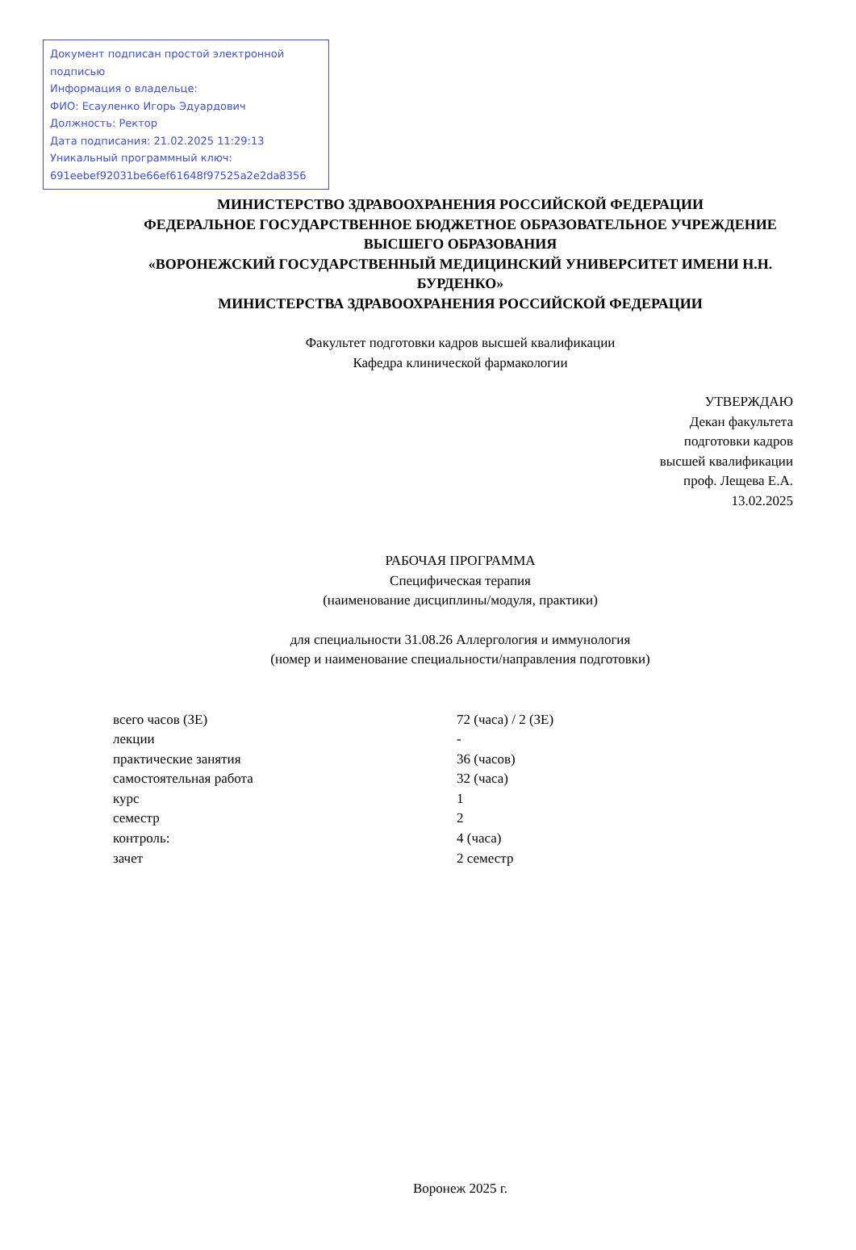Документ подписан простой электронной подписью
Информация о владельце:
ФИО: Есауленко Игорь Эдуардович
Должность: Ректор
Дата подписания: 21.02.2025 11:29:13
Уникальный программный ключ:
691eebef92031be66ef61648f97525a2e2da8356
МИНИСТЕРСТВО ЗДРАВООХРАНЕНИЯ РОССИЙСКОЙ ФЕДЕРАЦИИ
ФЕДЕРАЛЬНОЕ ГОСУДАРСТВЕННОЕ БЮДЖЕТНОЕ ОБРАЗОВАТЕЛЬНОЕ УЧРЕЖДЕНИЕ ВЫСШЕГО ОБРАЗОВАНИЯ
«ВОРОНЕЖСКИЙ ГОСУДАРСТВЕННЫЙ МЕДИЦИНСКИЙ УНИВЕРСИТЕТ ИМЕНИ Н.Н. БУРДЕНКО»
МИНИСТЕРСТВА ЗДРАВООХРАНЕНИЯ РОССИЙСКОЙ ФЕДЕРАЦИИ
Факультет подготовки кадров высшей квалификации
Кафедра клинической фармакологии
УТВЕРЖДАЮ
Декан факультета
подготовки кадров
высшей квалификации
проф. Лещева Е.А.
13.02.2025
РАБОЧАЯ ПРОГРАММА
Специфическая терапия
(наименование дисциплины/модуля, практики)
для специальности 31.08.26 Аллергология и иммунология
(номер и наименование специальности/направления подготовки)
| всего часов (ЗЕ) | 72 (часа) / 2 (ЗЕ) |
| лекции | - |
| практические занятия | 36 (часов) |
| самостоятельная работа | 32 (часа) |
| курс | 1 |
| семестр | 2 |
| контроль: | 4 (часа) |
| зачет | 2 семестр |
Воронеж 2025 г.